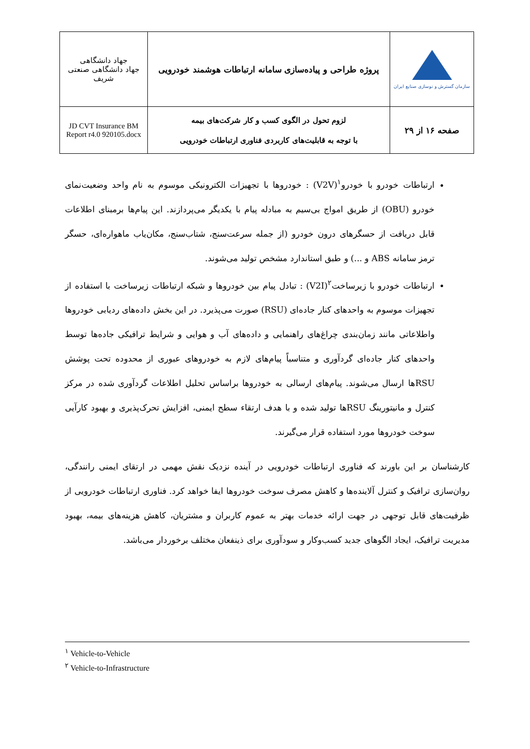| جهاد دانشگاهی جهاد دانشگاهی صنعتی شریف | پروژه طراحی و پیاده‌سازی سامانه ارتباطات هوشمند خودرویی | سازمان گسترش و نوسازی صنایع ایران |
| JD CVT Insurance BM Report r4.0 920105.docx | لزوم تحول در الگوی کسب و کار شرکت‌های بیمه با توجه به قابلیت‌های کاربردی فناوری ارتباطات خودرویی | صفحه ۱۶ از ۲۹ |
ارتباطات خودرو با خودرو<sup>۱</sup>(V2V) : خودروها با تجهیزات الکترونیکی موسوم به نام واحد وضعیت‌نمای خودرو (OBU) از طریق امواج بی‌سیم به مبادله پیام با یکدیگر می‌پردازند. این پیام‌ها برمبنای اطلاعات قابل دریافت از حسگرهای درون خودرو (از جمله سرعت‌سنج، شتاب‌سنج، مکان‌یاب ماهواره‌ای، حسگر ترمز سامانه ABS و ...) و طبق استاندارد مشخص تولید می‌شوند.
ارتباطات خودرو با زیرساخت<sup>۲</sup>(V2I) : تبادل پیام بین خودروها و شبکه ارتباطات زیرساخت با استفاده از تجهیزات موسوم به واحدهای کنار جاده‌ای (RSU) صورت می‌پذیرد. در این بخش داده‌های ردیابی خودروها واطلاعاتی مانند زمان‌بندی چراغ‌های راهنمایی و داده‌های آب و هوایی و شرایط ترافیکی جاده‌ها توسط واحدهای کنار جاده‌ای گردآوری و متناسباً پیام‌های لازم به خودروهای عبوری از محدوده تحت پوشش RSUها ارسال می‌شوند. پیام‌های ارسالی به خودروها براساس تحلیل اطلاعات گردآوری شده در مرکز کنترل و مانیتورینگ RSUها تولید شده و با هدف ارتقاء سطح ایمنی، افزایش تحرک‌پذیری و بهبود کارآیی سوخت خودروها مورد استفاده قرار می‌گیرند.
کارشناسان بر این باورند که فناوری ارتباطات خودرویی در آینده نزدیک نقش مهمی در ارتقای ایمنی رانندگی، روان‌سازی ترافیک و کنترل آلاینده‌ها و کاهش مصرف سوخت خودروها ایفا خواهد کرد. فناوری ارتباطات خودرویی از ظرفیت‌های قابل توجهی در جهت ارائه خدمات بهتر به عموم کاربران و مشتریان، کاهش هزینه‌های بیمه، بهبود مدیریت ترافیک، ایجاد الگوهای جدید کسب‌وکار و سودآوری برای ذینفعان مختلف برخوردار می‌باشد.
<sup>۱</sup> Vehicle-to-Vehicle
<sup>۲</sup> Vehicle-to-Infrastructure